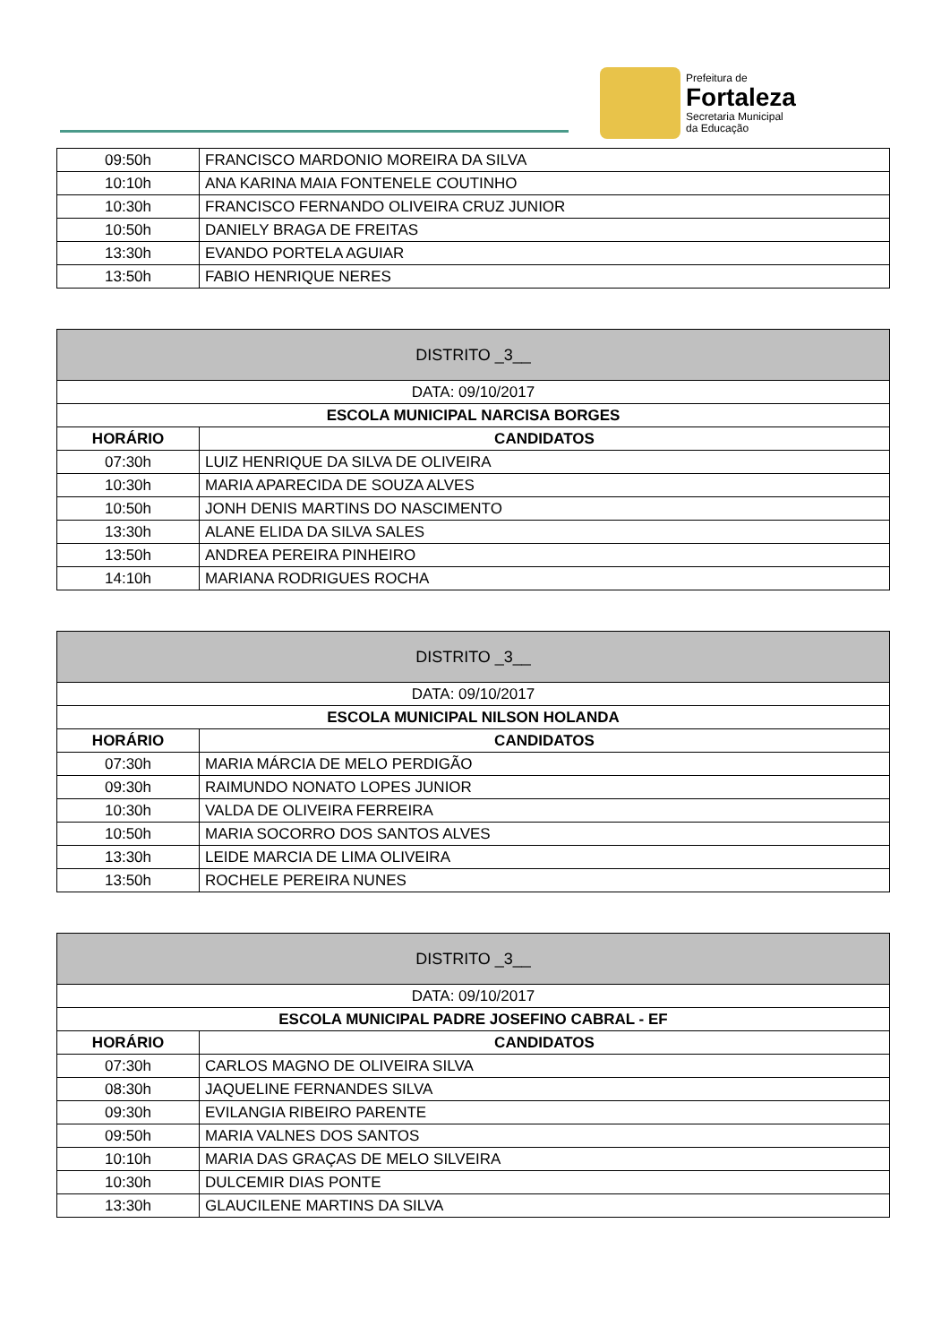Prefeitura de
Fortaleza
Secretaria Municipal
da Educação
| 09:50h | FRANCISCO MARDONIO MOREIRA DA SILVA |
| 10:10h | ANA KARINA MAIA FONTENELE COUTINHO |
| 10:30h | FRANCISCO FERNANDO OLIVEIRA CRUZ JUNIOR |
| 10:50h | DANIELY BRAGA DE FREITAS |
| 13:30h | EVANDO PORTELA AGUIAR |
| 13:50h | FABIO HENRIQUE NERES |
| DISTRITO _3__ | |
| --- | --- |
| DATA: 09/10/2017 | |
| ESCOLA MUNICIPAL NARCISA BORGES | |
| HORÁRIO | CANDIDATOS |
| 07:30h | LUIZ HENRIQUE DA SILVA DE OLIVEIRA |
| 10:30h | MARIA APARECIDA DE SOUZA ALVES |
| 10:50h | JONH DENIS MARTINS DO NASCIMENTO |
| 13:30h | ALANE ELIDA DA SILVA SALES |
| 13:50h | ANDREA PEREIRA PINHEIRO |
| 14:10h | MARIANA RODRIGUES ROCHA |
| DISTRITO _3__ | |
| --- | --- |
| DATA: 09/10/2017 | |
| ESCOLA MUNICIPAL NILSON HOLANDA | |
| HORÁRIO | CANDIDATOS |
| 07:30h | MARIA MÁRCIA DE MELO PERDIGÃO |
| 09:30h | RAIMUNDO NONATO LOPES JUNIOR |
| 10:30h | VALDA DE OLIVEIRA FERREIRA |
| 10:50h | MARIA SOCORRO DOS SANTOS ALVES |
| 13:30h | LEIDE MARCIA DE LIMA OLIVEIRA |
| 13:50h | ROCHELE PEREIRA NUNES |
| DISTRITO _3__ | |
| --- | --- |
| DATA: 09/10/2017 | |
| ESCOLA MUNICIPAL PADRE JOSEFINO CABRAL - EF | |
| HORÁRIO | CANDIDATOS |
| 07:30h | CARLOS MAGNO DE OLIVEIRA SILVA |
| 08:30h | JAQUELINE FERNANDES SILVA |
| 09:30h | EVILANGIA RIBEIRO PARENTE |
| 09:50h | MARIA VALNES DOS SANTOS |
| 10:10h | MARIA DAS GRAÇAS DE MELO SILVEIRA |
| 10:30h | DULCEMIR DIAS PONTE |
| 13:30h | GLAUCILENE MARTINS DA SILVA |